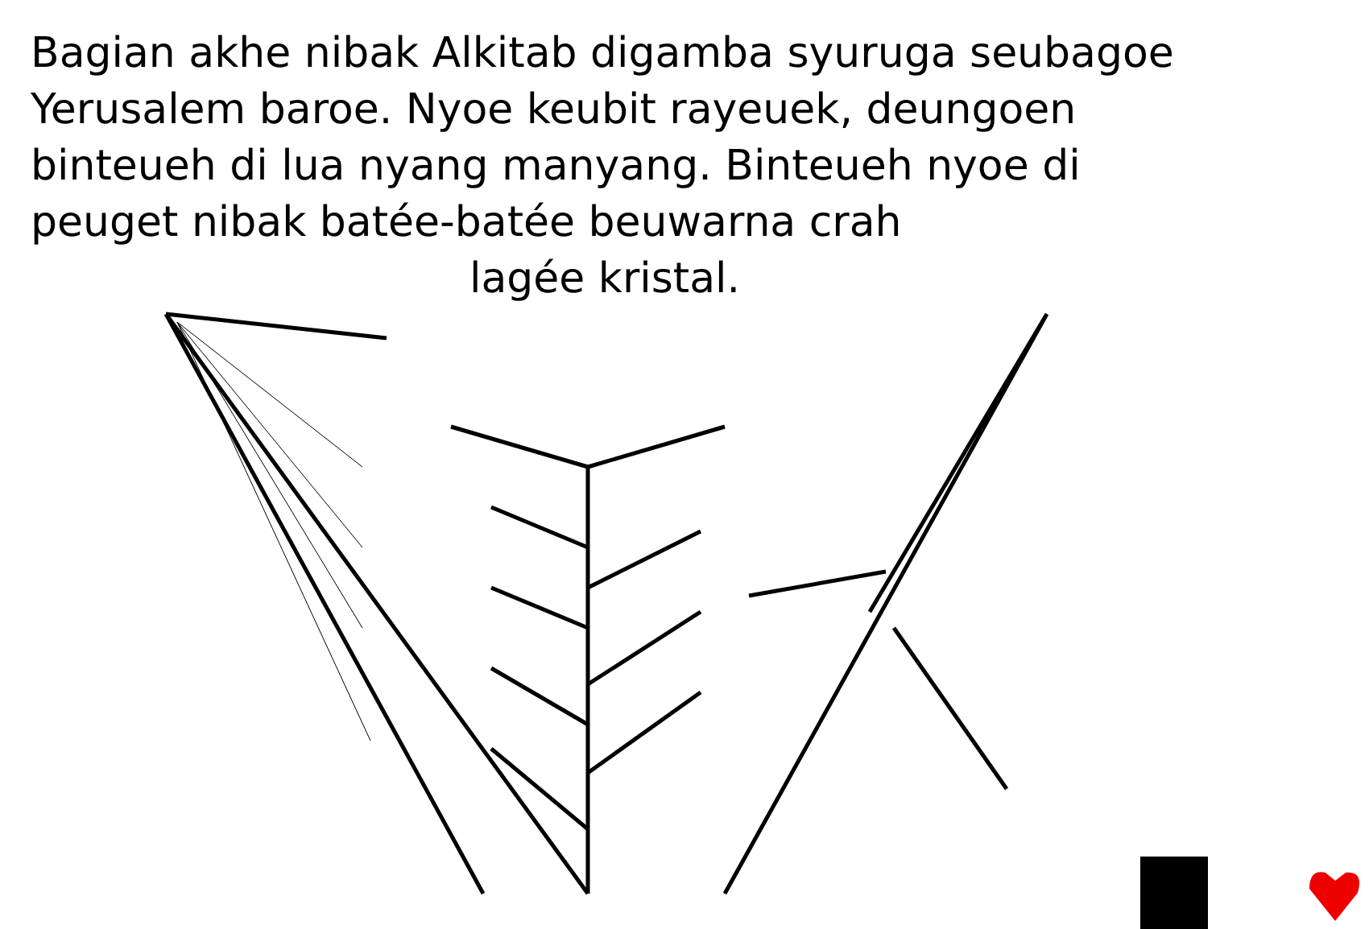Bagian akhe nibak Alkitab digamba syuruga seubagoe Yerusalem baroe. Nyoe keubit rayeuek, deungoen binteueh di lua nyang manyang. Binteueh nyoe di peuget nibak batée-batée beuwarna crah
lagée kristal.